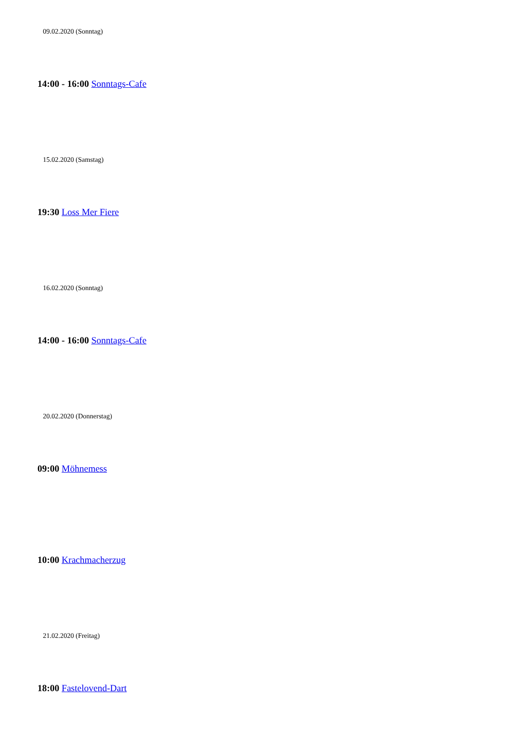09.02.2020 (Sonntag)
14:00 - 16:00 Sonntags-Cafe
15.02.2020 (Samstag)
19:30 Loss Mer Fiere
16.02.2020 (Sonntag)
14:00 - 16:00 Sonntags-Cafe
20.02.2020 (Donnerstag)
09:00 Möhnemess
10:00 Krachmacherzug
21.02.2020 (Freitag)
18:00 Fastelovend-Dart